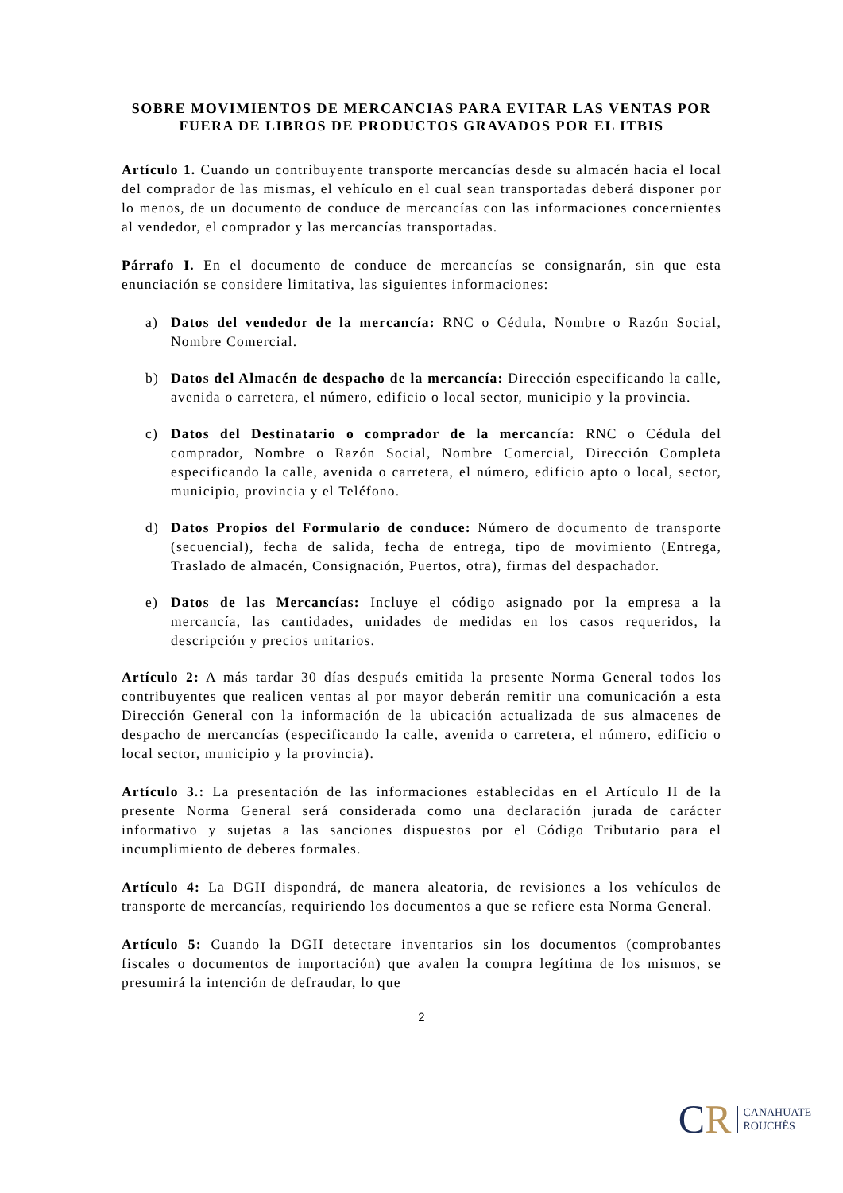SOBRE MOVIMIENTOS DE MERCANCIAS PARA EVITAR LAS VENTAS POR FUERA DE LIBROS DE PRODUCTOS GRAVADOS POR EL ITBIS
Artículo 1. Cuando un contribuyente transporte mercancías desde su almacén hacia el local del comprador de las mismas, el vehículo en el cual sean transportadas deberá disponer por lo menos, de un documento de conduce de mercancías con las informaciones concernientes al vendedor, el comprador y las mercancías transportadas.
Párrafo I. En el documento de conduce de mercancías se consignarán, sin que esta enunciación se considere limitativa, las siguientes informaciones:
a) Datos del vendedor de la mercancía: RNC o Cédula, Nombre o Razón Social, Nombre Comercial.
b) Datos del Almacén de despacho de la mercancía: Dirección especificando la calle, avenida o carretera, el número, edificio o local sector, municipio y la provincia.
c) Datos del Destinatario o comprador de la mercancía: RNC o Cédula del comprador, Nombre o Razón Social, Nombre Comercial, Dirección Completa especificando la calle, avenida o carretera, el número, edificio apto o local, sector, municipio, provincia y el Teléfono.
d) Datos Propios del Formulario de conduce: Número de documento de transporte (secuencial), fecha de salida, fecha de entrega, tipo de movimiento (Entrega, Traslado de almacén, Consignación, Puertos, otra), firmas del despachador.
e) Datos de las Mercancías: Incluye el código asignado por la empresa a la mercancía, las cantidades, unidades de medidas en los casos requeridos, la descripción y precios unitarios.
Artículo 2: A más tardar 30 días después emitida la presente Norma General todos los contribuyentes que realicen ventas al por mayor deberán remitir una comunicación a esta Dirección General con la información de la ubicación actualizada de sus almacenes de despacho de mercancías (especificando la calle, avenida o carretera, el número, edificio o local sector, municipio y la provincia).
Artículo 3.: La presentación de las informaciones establecidas en el Artículo II de la presente Norma General será considerada como una declaración jurada de carácter informativo y sujetas a las sanciones dispuestos por el Código Tributario para el incumplimiento de deberes formales.
Artículo 4: La DGII dispondrá, de manera aleatoria, de revisiones a los vehículos de transporte de mercancías, requiriendo los documentos a que se refiere esta Norma General.
Artículo 5: Cuando la DGII detectare inventarios sin los documentos (comprobantes fiscales o documentos de importación) que avalen la compra legítima de los mismos, se presumirá la intención de defraudar, lo que
2
CR
CANAHUATE
ROUCHÈS